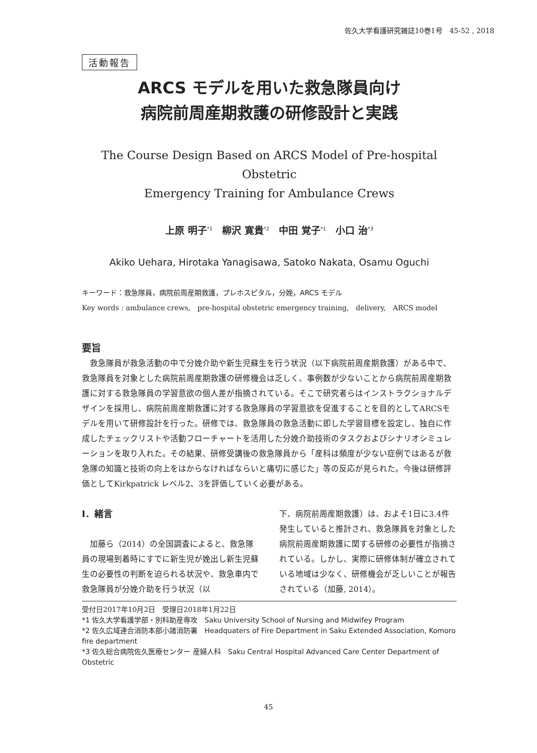佐久大学看護研究雑誌10巻1号　45-52 , 2018
活動報告
ARCS モデルを用いた救急隊員向け
病院前周産期救護の研修設計と実践
The Course Design Based on ARCS Model of Pre-hospital Obstetric
Emergency Training for Ambulance Crews
上原 明子<sup>*1</sup>　柳沢 寛貴<sup>*2</sup>　中田 覚子<sup>*1</sup>　小口 治<sup>*3</sup>
Akiko Uehara, Hirotaka Yanagisawa, Satoko Nakata, Osamu Oguchi
キーワード：救急隊員，病院前周産期救護，プレホスピタル，分娩，ARCS モデル
Key words : ambulance crews,　pre-hospital obstetric emergency training,　delivery,　ARCS model
要旨
救急隊員が救急活動の中で分娩介助や新生児蘇生を行う状況（以下病院前周産期救護）がある中で、救急隊員を対象とした病院前周産期救護の研修機会は乏しく、事例数が少ないことから病院前周産期救護に対する救急隊員の学習意欲の個人差が指摘されている。そこで研究者らはインストラクショナルデザインを採用し、病院前周産期救護に対する救急隊員の学習意欲を促進することを目的としてARCSモデルを用いて研修設計を行った。研修では、救急隊員の救急活動に即した学習目標を設定し、独自に作成したチェックリストや活動フローチャートを活用した分娩介助技術のタスクおよびシナリオシミュレーションを取り入れた。その結果、研修受講後の救急隊員から「産科は頻度が少ない症例ではあるが救急隊の知識と技術の向上をはからなければならいと痛切に感じた」等の反応が見られた。今後は研修評価としてKirkpatrick レベル2、3を評価していく必要がある。
Ⅰ．緒言
加藤ら（2014）の全国調査によると、救急隊員の現場到着時にすでに新生児が娩出し新生児蘇生の必要性の判断を迫られる状況や、救急車内で救急隊員が分娩介助を行う状況（以
下、病院前周産期救護）は、およそ1日に3.4件発生していると推計され、救急隊員を対象とした病院前周産期救護に関する研修の必要性が指摘されている。しかし、実際に研修体制が確立されている地域は少なく、研修機会が乏しいことが報告されている（加藤, 2014）。
受付日2017年10月2日　受理日2018年1月22日
*1 佐久大学看護学部・別科助産専攻　Saku University School of Nursing and Midwifey Program
*2 佐久広域連合消防本部小諸消防署　Headquaters of Fire Department in Saku Extended Association, Komoro fire department
*3 佐久総合病院佐久医療センター 産婦人科　Saku Central Hospital Advanced Care Center Department of Obstetric
45